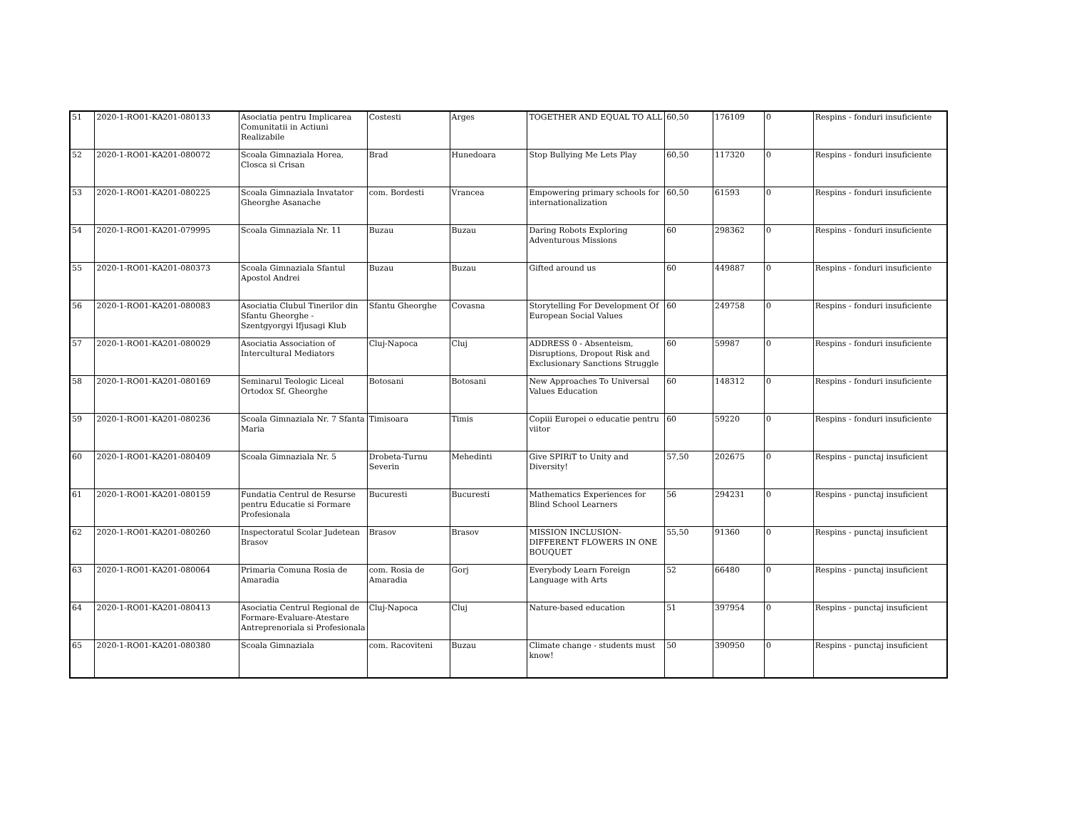| 51 | 2020-1-RO01-KA201-080133 | Asociatia pentru Implicarea Comunitatii in Actiuni Realizabile | Costesti | Arges | TOGETHER AND EQUAL TO ALL | 60,50 | 176109 | 0 | Respins - fonduri insuficiente |
| 52 | 2020-1-RO01-KA201-080072 | Scoala Gimnaziala Horea, Closca si Crisan | Brad | Hunedoara | Stop Bullying Me Lets Play | 60,50 | 117320 | 0 | Respins - fonduri insuficiente |
| 53 | 2020-1-RO01-KA201-080225 | Scoala Gimnaziala Invatator Gheorghe Asanache | com. Bordesti | Vrancea | Empowering primary schools for internationalization | 60,50 | 61593 | 0 | Respins - fonduri insuficiente |
| 54 | 2020-1-RO01-KA201-079995 | Scoala Gimnaziala Nr. 11 | Buzau | Buzau | Daring Robots Exploring Adventurous Missions | 60 | 298362 | 0 | Respins - fonduri insuficiente |
| 55 | 2020-1-RO01-KA201-080373 | Scoala Gimnaziala Sfantul Apostol Andrei | Buzau | Buzau | Gifted around us | 60 | 449887 | 0 | Respins - fonduri insuficiente |
| 56 | 2020-1-RO01-KA201-080083 | Asociatia Clubul Tinerilor din Sfantu Gheorghe - Szentgyorgyi Ifjusagi Klub | Sfantu Gheorghe | Covasna | Storytelling For Development Of European Social Values | 60 | 249758 | 0 | Respins - fonduri insuficiente |
| 57 | 2020-1-RO01-KA201-080029 | Asociatia Association of Intercultural Mediators | Cluj-Napoca | Cluj | ADDRESS 0 - Absenteism, Disruptions, Dropout Risk and Exclusionary Sanctions Struggle | 60 | 59987 | 0 | Respins - fonduri insuficiente |
| 58 | 2020-1-RO01-KA201-080169 | Seminarul Teologic Liceal Ortodox Sf. Gheorghe | Botosani | Botosani | New Approaches To Universal Values Education | 60 | 148312 | 0 | Respins - fonduri insuficiente |
| 59 | 2020-1-RO01-KA201-080236 | Scoala Gimnaziala Nr. 7 Sfanta Maria | Timisoara | Timis | Copiii Europei o educatie pentru viitor | 60 | 59220 | 0 | Respins - fonduri insuficiente |
| 60 | 2020-1-RO01-KA201-080409 | Scoala Gimnaziala Nr. 5 | Drobeta-Turnu Severin | Mehedinti | Give SPIRiT to Unity and Diversity! | 57,50 | 202675 | 0 | Respins - punctaj insuficient |
| 61 | 2020-1-RO01-KA201-080159 | Fundatia Centrul de Resurse pentru Educatie si Formare Profesionala | Bucuresti | Bucuresti | Mathematics Experiences for Blind School Learners | 56 | 294231 | 0 | Respins - punctaj insuficient |
| 62 | 2020-1-RO01-KA201-080260 | Inspectoratul Scolar Judetean Brasov | Brasov | Brasov | MISSION INCLUSION- DIFFERENT FLOWERS IN ONE BOUQUET | 55,50 | 91360 | 0 | Respins - punctaj insuficient |
| 63 | 2020-1-RO01-KA201-080064 | Primaria Comuna Rosia de Amaradia | com. Rosia de Amaradia | Gorj | Everybody Learn Foreign Language with Arts | 52 | 66480 | 0 | Respins - punctaj insuficient |
| 64 | 2020-1-RO01-KA201-080413 | Asociatia Centrul Regional de Formare-Evaluare-Atestare Antreprenoriala si Profesionala | Cluj-Napoca | Cluj | Nature-based education | 51 | 397954 | 0 | Respins - punctaj insuficient |
| 65 | 2020-1-RO01-KA201-080380 | Scoala Gimnaziala | com. Racoviteni | Buzau | Climate change - students must know! | 50 | 390950 | 0 | Respins - punctaj insuficient |